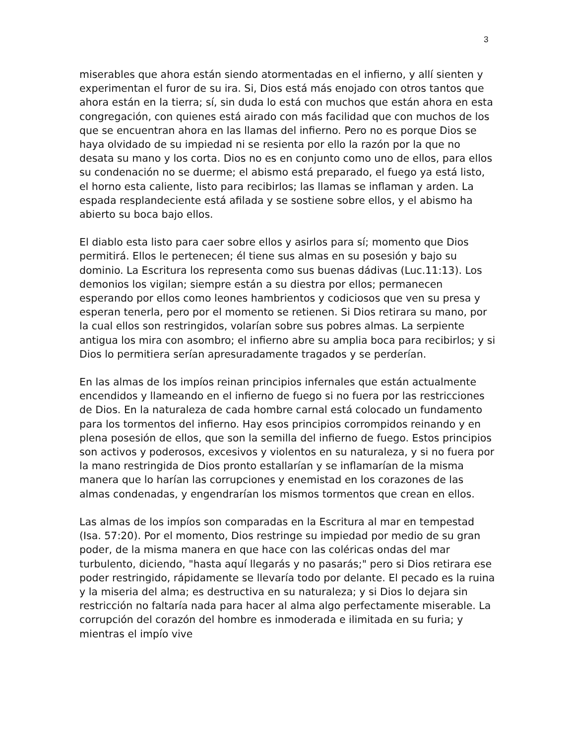3
miserables que ahora están siendo atormentadas en el infierno, y allí sienten y experimentan el furor de su ira. Si, Dios está más enojado con otros tantos que ahora están en la tierra; sí, sin duda lo está con muchos que están ahora en esta congregación, con quienes está airado con más facilidad que con muchos de los que se encuentran ahora en las llamas del infierno. Pero no es porque Dios se haya olvidado de su impiedad ni se resienta por ello la razón por la que no desata su mano y los corta. Dios no es en conjunto como uno de ellos, para ellos su condenación no se duerme; el abismo está preparado, el fuego ya está listo, el horno esta caliente, listo para recibirlos; las llamas se inflaman y arden. La espada resplandeciente está afilada y se sostiene sobre ellos, y el abismo ha abierto su boca bajo ellos.
El diablo esta listo para caer sobre ellos y asirlos para sí; momento que Dios permitirá. Ellos le pertenecen; él tiene sus almas en su posesión y bajo su dominio. La Escritura los representa como sus buenas dádivas (Luc.11:13). Los demonios los vigilan; siempre están a su diestra por ellos; permanecen esperando por ellos como leones hambrientos y codiciosos que ven su presa y esperan tenerla, pero por el momento se retienen. Si Dios retirara su mano, por la cual ellos son restringidos, volarían sobre sus pobres almas. La serpiente antigua los mira con asombro; el infierno abre su amplia boca para recibirlos; y si Dios lo permitiera serían apresuradamente tragados y se perderían.
En las almas de los impíos reinan principios infernales que están actualmente encendidos y llameando en el infierno de fuego si no fuera por las restricciones de Dios. En la naturaleza de cada hombre carnal está colocado un fundamento para los tormentos del infierno. Hay esos principios corrompidos reinando y en plena posesión de ellos, que son la semilla del infierno de fuego. Estos principios son activos y poderosos, excesivos y violentos en su naturaleza, y si no fuera por la mano restringida de Dios pronto estallarían y se inflamarían de la misma manera que lo harían las corrupciones y enemistad en los corazones de las almas condenadas, y engendrarían los mismos tormentos que crean en ellos.
Las almas de los impíos son comparadas en la Escritura al mar en tempestad (Isa. 57:20). Por el momento, Dios restringe su impiedad por medio de su gran poder, de la misma manera en que hace con las coléricas ondas del mar turbulento, diciendo, "hasta aquí llegarás y no pasarás;" pero si Dios retirara ese poder restringido, rápidamente se llevaría todo por delante. El pecado es la ruina y la miseria del alma; es destructiva en su naturaleza; y si Dios lo dejara sin restricción no faltaría nada para hacer al alma algo perfectamente miserable. La corrupción del corazón del hombre es inmoderada e ilimitada en su furia; y mientras el impío vive